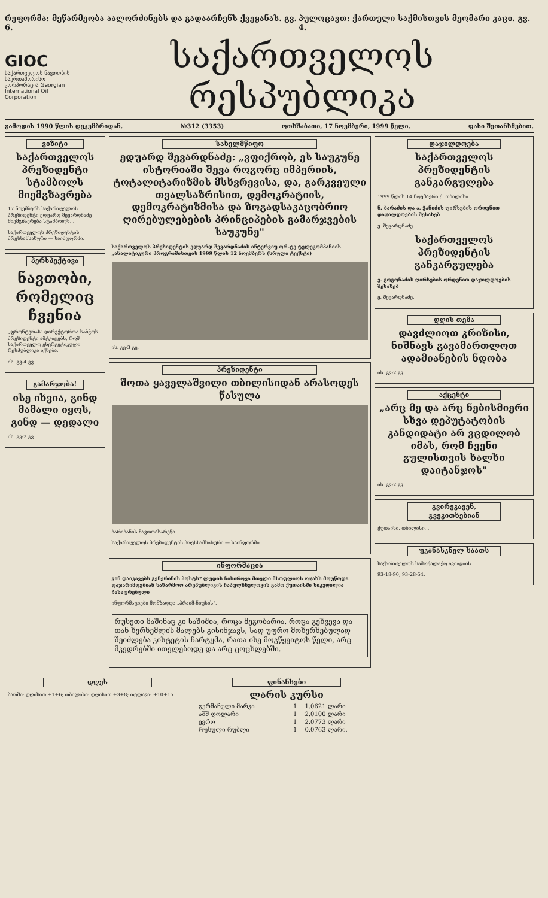რეფორმა: მეწარმეობა აალორძინებს და გადაარჩენს ქვეყანას. გვ. 6. პულოცავთ: ქართული საქმისთვის მეომარი კაცი. გვ. 4.
GIOC
საქართველოს ნავთობის საერთაშორისო კორპორაცია Georgian International Oil Corporation
საქართველოს რესპუბლიკა
გამოდის 1990 წლის დეკემბრიდან. №312 (3353) ოთხშაბათი, 17 ნოემბერი, 1999 წელი. ფასი შეთანხმებით.
ვიზიტი
საქართველოს პრეზიდენტი სტამბოლს მიემგზავრება
17 ნოემბერს საქართველოს პრეზიდენტი ედუარდ შევარდნაძე მიემგზავრება სტამბოლს...
საქართველოს პრეზიდენტის პრესსამსახური — საინფორმი.
პერსპექტივა
ნავთობი, რომელიც ჩვენია
„ფრონტერას" დირექტორთა საბჭოს პრეზიდენტი ამტკიცებს, რომ საქართველო ენერგეტიკული რესპუბლიკა იქნება.
ის. გვ-4 გვ.
გამარჯობა!
ისე იხვია, გინდ მამალი იყოს, გინდ — დედალი
ის. გვ-2 გვ.
სახელმწიფო
ედუარდ შევარდნაძე: „ვფიქრობ, ეს საუკუნე ისტორიაში შევა როგორც იმპერიის, ტოტალიტარიზმის მსხვრევისა, და, გარკვეული თვალსაზრისით, დემოკრატიის, დემოკრატიზმისა და ზოგადსაკაცობრიო ღირებულებების პრინციპების გამარჯვების საუკუნე"
საქართველოს პრეზიდენტის ედუარდ შევარდნაძის ინტერვიუ ორ-ტე ტელეკომპანიის „ანალიტიკური პროგრამისთვის 1999 წლის 12 ნოემბერს (სრული ტექსტი)
ის. გვ-3 გვ.
პრეზიდენტი
შოთა ყაველაშვილი თბილისიდან არასოდეს წასულა
ბარიბანის ნავთობსარეწი.
საქართველოს პრეზიდენტის პრესსამსახური — საინფორმი.
ინფორმაცია
ვინ დაიკავებს გენერინის პოსტს? ლუდის ჩიხიროვა მთელი მსოფლიოს ოჯახს მოუწოდა დაჯარიმდებიან საწარმოო არეპუბლიკის ჩაპულხნელოვის გამო ქუთაისში სიკვდილია ჩასაფრებული
ინფორმაციები მომზადდა „პრაიმ-ნიუსის".
რუსეთი მაშინაც კი საშიშია, როცა მეგობარია, როცა გეხვევა და თან ხერხემლის მალებს გისინჯავს, სად უფრო მოხერხებულად შეიძლება კისტეტის ჩარტყმა, რათა ისე მოგწყვიტოს წელი, არც მკვდრებში ითვლებოდე და არც ცოცხლებში.
დაჯილდოება
საქართველოს პრეზიდენტის განკარგულება
1999 წლის 14 ნოემბერი ქ. თბილისი
ნ. ბარაძის და ა. ჭანიძის ღირსების ორდენით დაჯილდოების შესახებ
ე. შევარდნაძე.
საქართველოს პრეზიდენტის განკარგულება
ვ. გოგოჩაძის ღირსების ორდენით დაჯილდოების შესახებ
ე. შევარდნაძე.
დღის თემა
დავძლიოთ კრიზისი, ნიშნავს გავამართლოთ ადამიანების ნდობა
ის. გვ-2 გვ.
აქცენტი
„არც მე და არც ნებისმიერი სხვა დეპუტატობის კანდიდატი არ ვცდილობ იმას, რომ ჩვენი გულისთვის ხალხი დაიტანჯოს"
ის. გვ-2 გვ.
გვირეკავენ, გვეკითხებიან
ქუთაისი, თბილისი...
უკანასკნელ საათს
საქართველოს სამოქალაქო ავიაციის...
93-18-90, 93-28-54.
დღეს
ბარში: დღისით +1+6; თბილისი: დღისით +3+8; თელავი: +10+15.
ფინანსები
ლარის კურსი
| გერმანული მარკა | 1 | 1.0621 ლარი |
| აშშ დოლარი | 1 | 2.0100 ლარი |
| ევრო | 1 | 2.0773 ლარი |
| რუსული რუბლი | 1 | 0.0763 ლარი. |